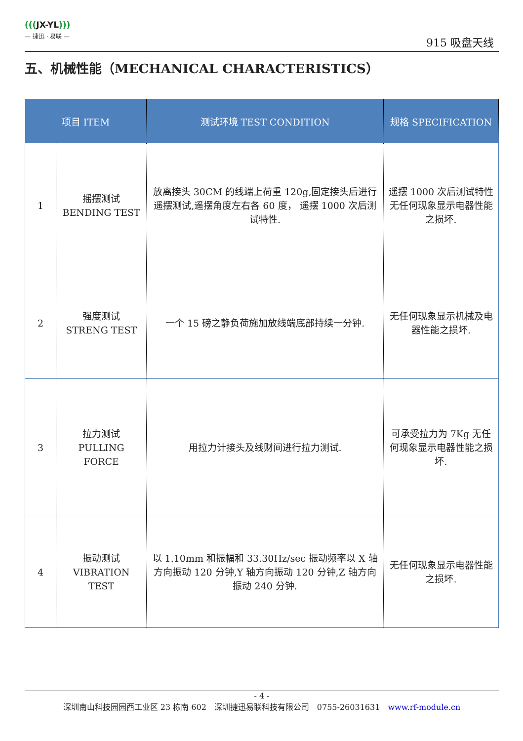(((JX-YL)))
— 捷迅 · 易联 —
915 吸盘天线
五、机械性能（MECHANICAL CHARACTERISTICS）
| 项目 ITEM | | 测试环境 TEST CONDITION | 规格 SPECIFICATION |
| --- | --- | --- | --- |
| 1 | 摇摆测试 BENDING TEST | 放离接头 30CM 的线端上荷重 120g,固定接头后进行遥摆测试,遥摆角度左右各 60 度， 遥摆 1000 次后测试特性. | 遥摆 1000 次后测试特性无任何现象显示电器性能之损坏. |
| 2 | 强度测试 STRENG TEST | 一个 15 磅之静负荷施加放线端底部持续一分钟. | 无任何现象显示机械及电器性能之损坏. |
| 3 | 拉力测试 PULLING FORCE | 用拉力计接头及线财间进行拉力测试. | 可承受拉力为 7Kg 无任何现象显示电器性能之损坏. |
| 4 | 振动测试 VIBRATION TEST | 以 1.10mm 和振幅和 33.30Hz/sec 振动频率以 X 轴方向振动 120 分钟,Y 轴方向振动 120 分钟,Z 轴方向振动 240 分钟. | 无任何现象显示电器性能之损坏. |
- 4 -
深圳南山科技园园西工业区 23 栋南 602　深圳捷迅易联科技有限公司　0755-26031631　www.rf-module.cn